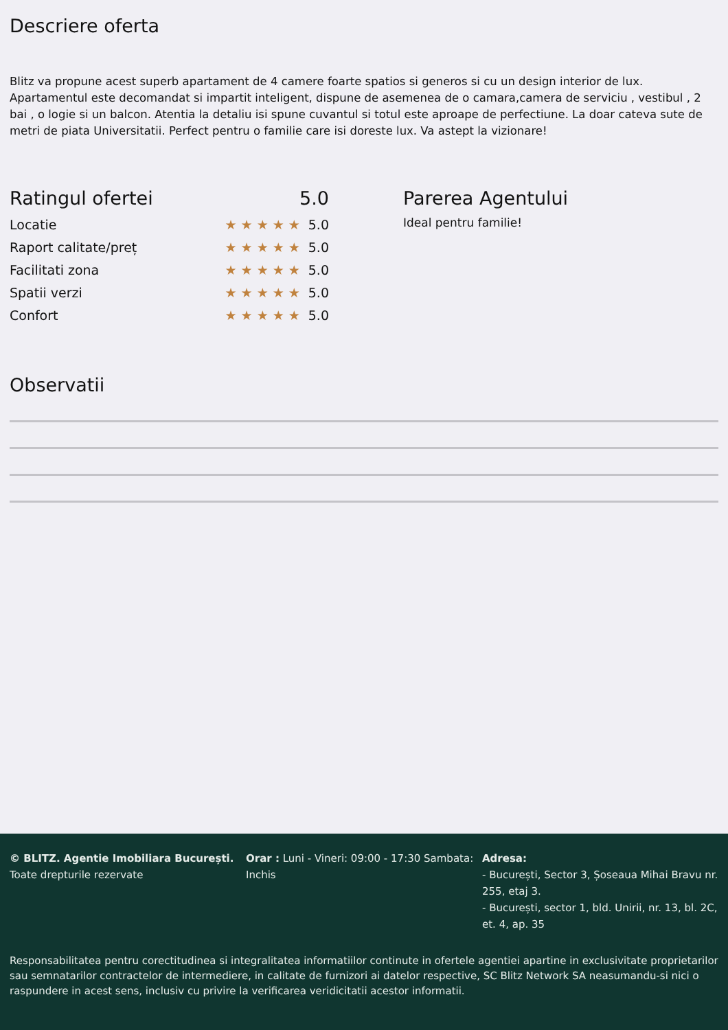Descriere oferta
Blitz va propune acest superb apartament de 4 camere foarte spatios si generos si cu un design interior de lux. Apartamentul este decomandat si impartit inteligent, dispune de asemenea de o camara,camera de serviciu , vestibul , 2 bai , o logie si un balcon. Atentia la detaliu isi spune cuvantul si totul este aproape de perfectiune. La doar cateva sute de metri de piata Universitatii. Perfect pentru o familie care isi doreste lux. Va astept la vizionare!
Ratingul ofertei 5.0
Locatie ★★★★★ 5.0
Raport calitate/preț ★★★★★ 5.0
Facilitati zona ★★★★★ 5.0
Spatii verzi ★★★★★ 5.0
Confort ★★★★★ 5.0
Parerea Agentului
Ideal pentru familie!
Observatii
© BLITZ. Agentie Imobiliara București.
Toate drepturile rezervate
Orar : Luni - Vineri: 09:00 - 17:30 Sambata: Inchis
Adresa:
- București, Sector 3, Șoseaua Mihai Bravu nr. 255, etaj 3.
- București, sector 1, bld. Unirii, nr. 13, bl. 2C, et. 4, ap. 35
Responsabilitatea pentru corectitudinea si integralitatea informatiilor continute in ofertele agentiei apartine in exclusivitate proprietarilor sau semnatarilor contractelor de intermediere, in calitate de furnizori ai datelor respective, SC Blitz Network SA neasumandu-si nici o raspundere in acest sens, inclusiv cu privire la verificarea veridicitatii acestor informatii.